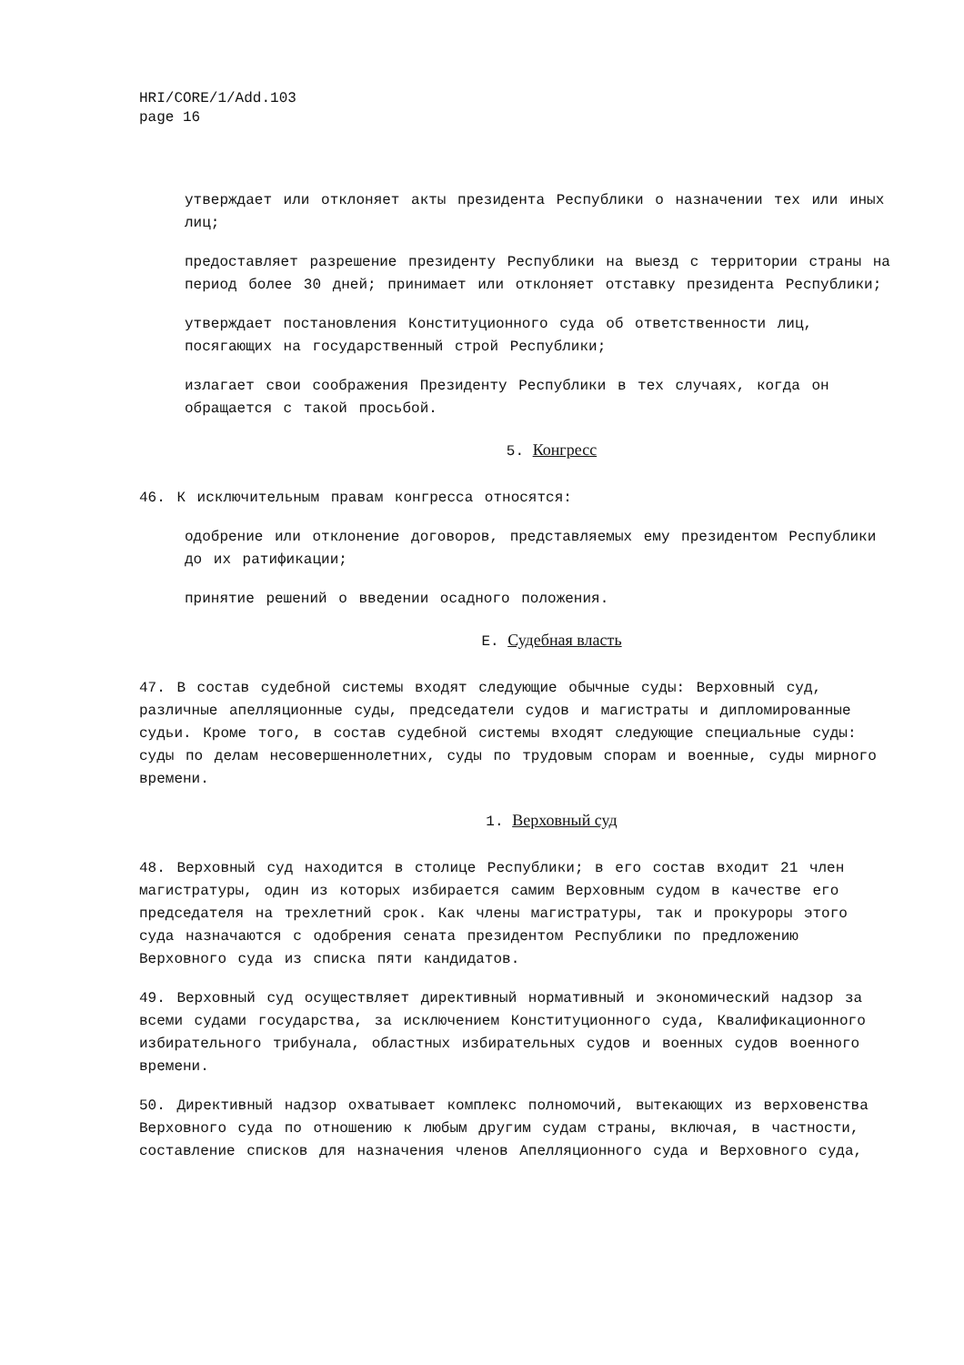HRI/CORE/1/Add.103
page 16
утверждает или отклоняет акты президента Республики о назначении тех или иных лиц;
предоставляет разрешение президенту Республики на выезд с территории страны на период более 30 дней; принимает или отклоняет отставку президента Республики;
утверждает постановления Конституционного суда об ответственности лиц, посягающих на государственный строй Республики;
излагает свои соображения Президенту Республики в тех случаях, когда он обращается с такой просьбой.
5. Конгресс
46. К исключительным правам конгресса относятся:
одобрение или отклонение договоров, представляемых ему президентом Республики до их ратификации;
принятие решений о введении осадного положения.
E. Судебная власть
47. В состав судебной системы входят следующие обычные суды: Верховный суд, различные апелляционные суды, председатели судов и магистраты и дипломированные судьи. Кроме того, в состав судебной системы входят следующие специальные суды: суды по делам несовершеннолетних, суды по трудовым спорам и военные, суды мирного времени.
1. Верховный суд
48. Верховный суд находится в столице Республики; в его состав входит 21 член магистратуры, один из которых избирается самим Верховным судом в качестве его председателя на трехлетний срок. Как члены магистратуры, так и прокуроры этого суда назначаются с одобрения сената президентом Республики по предложению Верховного суда из списка пяти кандидатов.
49. Верховный суд осуществляет директивный нормативный и экономический надзор за всеми судами государства, за исключением Конституционного суда, Квалификационного избирательного трибунала, областных избирательных судов и военных судов военного времени.
50. Директивный надзор охватывает комплекс полномочий, вытекающих из верховенства Верховного суда по отношению к любым другим судам страны, включая, в частности, составление списков для назначения членов Апелляционного суда и Верховного суда,